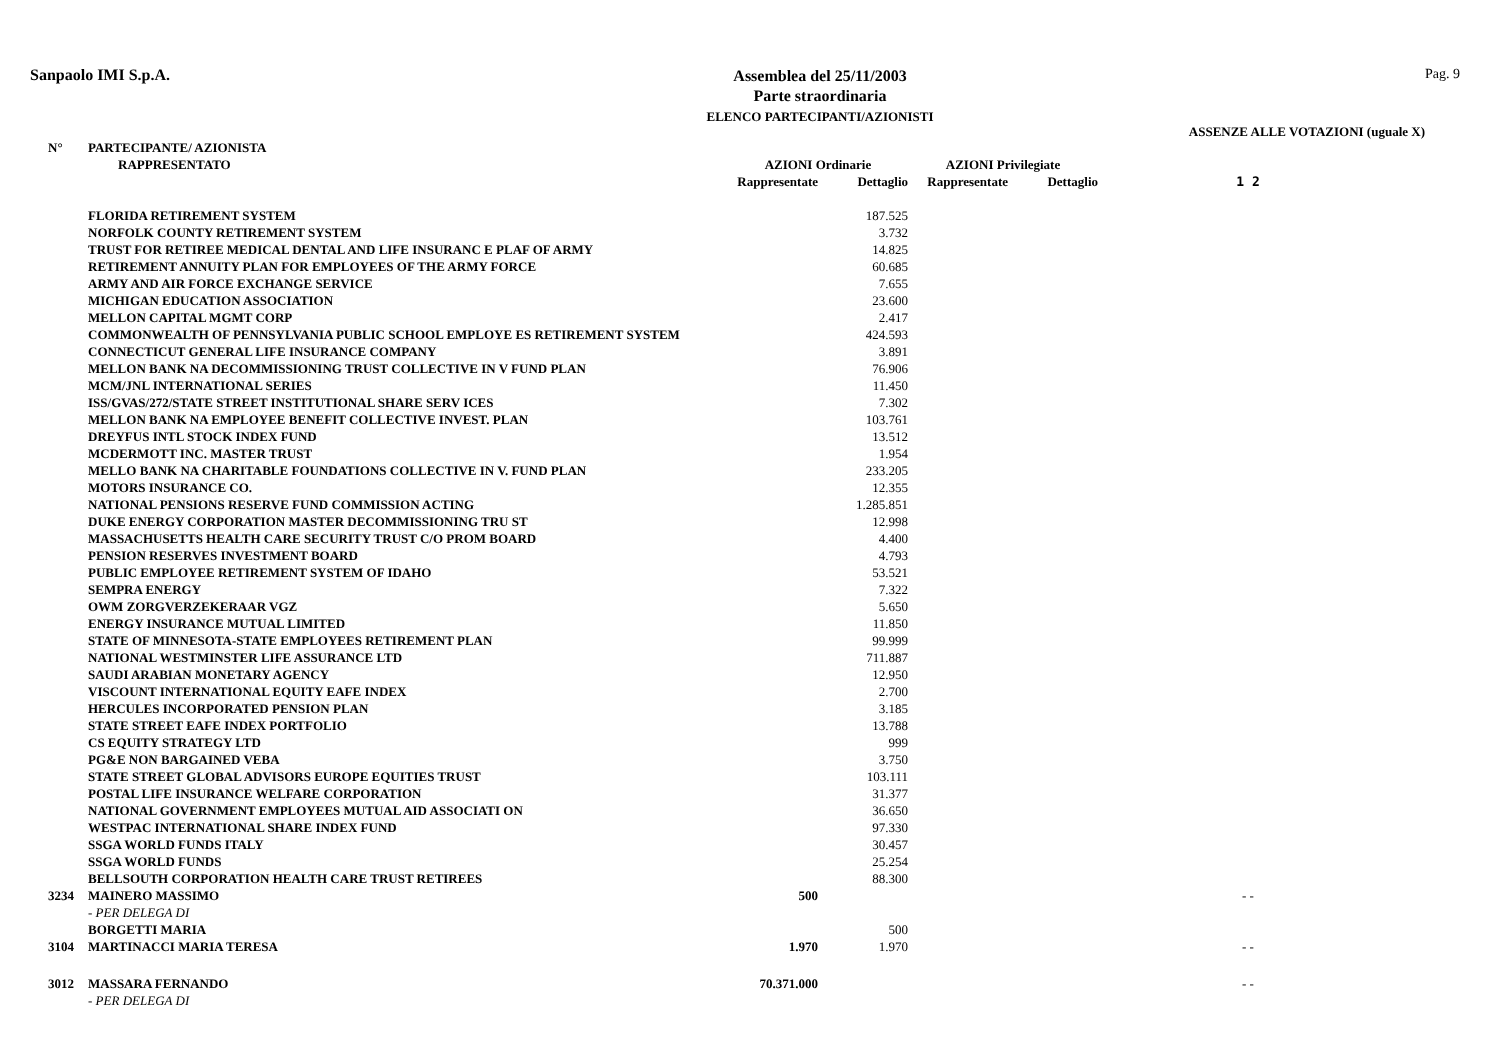Sanpaolo IMI S.p.A.
Assemblea del 25/11/2003
Parte straordinaria
ELENCO PARTECIPANTI/AZIONISTI
Pag. 9
ASSENZE ALLE VOTAZIONI (uguale X)
| N° | PARTECIPANTE/ AZIONISTA | | | | | |
| --- | --- | --- | --- | --- | --- | --- |
| | RAPPRESENTATO | AZIONI Ordinarie | | AZIONI Privilegiate | | |
| | | Rappresentate | Dettaglio | Rappresentate | Dettaglio | 1 2 |
| | FLORIDA RETIREMENT SYSTEM | | 187.525 | | | |
| | NORFOLK COUNTY RETIREMENT SYSTEM | | 3.732 | | | |
| | TRUST FOR RETIREE MEDICAL DENTAL AND LIFE INSURANC E PLAF OF ARMY | | 14.825 | | | |
| | RETIREMENT ANNUITY PLAN FOR EMPLOYEES OF THE ARMY FORCE | | 60.685 | | | |
| | ARMY AND AIR FORCE EXCHANGE SERVICE | | 7.655 | | | |
| | MICHIGAN EDUCATION ASSOCIATION | | 23.600 | | | |
| | MELLON CAPITAL MGMT CORP | | 2.417 | | | |
| | COMMONWEALTH OF PENNSYLVANIA PUBLIC SCHOOL EMPLOYE ES RETIREMENT SYSTEM | | 424.593 | | | |
| | CONNECTICUT GENERAL LIFE INSURANCE COMPANY | | 3.891 | | | |
| | MELLON BANK NA DECOMMISSIONING TRUST COLLECTIVE IN V FUND PLAN | | 76.906 | | | |
| | MCM/JNL INTERNATIONAL SERIES | | 11.450 | | | |
| | ISS/GVAS/272/STATE STREET INSTITUTIONAL SHARE SERV ICES | | 7.302 | | | |
| | MELLON BANK NA EMPLOYEE BENEFIT COLLECTIVE INVEST. PLAN | | 103.761 | | | |
| | DREYFUS INTL STOCK INDEX FUND | | 13.512 | | | |
| | MCDERMOTT INC. MASTER TRUST | | 1.954 | | | |
| | MELLO BANK NA CHARITABLE FOUNDATIONS COLLECTIVE IN V. FUND PLAN | | 233.205 | | | |
| | MOTORS INSURANCE CO. | | 12.355 | | | |
| | NATIONAL PENSIONS RESERVE FUND COMMISSION ACTING | | 1.285.851 | | | |
| | DUKE ENERGY CORPORATION MASTER DECOMMISSIONING TRU ST | | 12.998 | | | |
| | MASSACHUSETTS HEALTH CARE SECURITY TRUST C/O PROM BOARD | | 4.400 | | | |
| | PENSION RESERVES INVESTMENT BOARD | | 4.793 | | | |
| | PUBLIC EMPLOYEE RETIREMENT SYSTEM OF IDAHO | | 53.521 | | | |
| | SEMPRA ENERGY | | 7.322 | | | |
| | OWM ZORGVERZEKERAAR VGZ | | 5.650 | | | |
| | ENERGY INSURANCE MUTUAL LIMITED | | 11.850 | | | |
| | STATE OF MINNESOTA-STATE EMPLOYEES RETIREMENT PLAN | | 99.999 | | | |
| | NATIONAL WESTMINSTER LIFE ASSURANCE LTD | | 711.887 | | | |
| | SAUDI ARABIAN MONETARY AGENCY | | 12.950 | | | |
| | VISCOUNT INTERNATIONAL EQUITY EAFE INDEX | | 2.700 | | | |
| | HERCULES INCORPORATED PENSION PLAN | | 3.185 | | | |
| | STATE STREET EAFE INDEX PORTFOLIO | | 13.788 | | | |
| | CS EQUITY STRATEGY LTD | | 999 | | | |
| | PG&E NON BARGAINED VEBA | | 3.750 | | | |
| | STATE STREET GLOBAL ADVISORS EUROPE EQUITIES TRUST | | 103.111 | | | |
| | POSTAL LIFE INSURANCE WELFARE CORPORATION | | 31.377 | | | |
| | NATIONAL GOVERNMENT EMPLOYEES MUTUAL AID ASSOCIATI ON | | 36.650 | | | |
| | WESTPAC INTERNATIONAL SHARE INDEX FUND | | 97.330 | | | |
| | SSGA WORLD FUNDS ITALY | | 30.457 | | | |
| | SSGA WORLD FUNDS | | 25.254 | | | |
| | BELLSOUTH CORPORATION HEALTH CARE TRUST RETIREES | | 88.300 | | | |
| 3234 | MAINERO MASSIMO | 500 | | | | - - |
| | - PER DELEGA DI | | | | | |
| | BORGETTI MARIA | | 500 | | | |
| 3104 | MARTINACCI MARIA TERESA | 1.970 | 1.970 | | | - - |
| 3012 | MASSARA FERNANDO | 70.371.000 | | | | - - |
| | - PER DELEGA DI | | | | | |